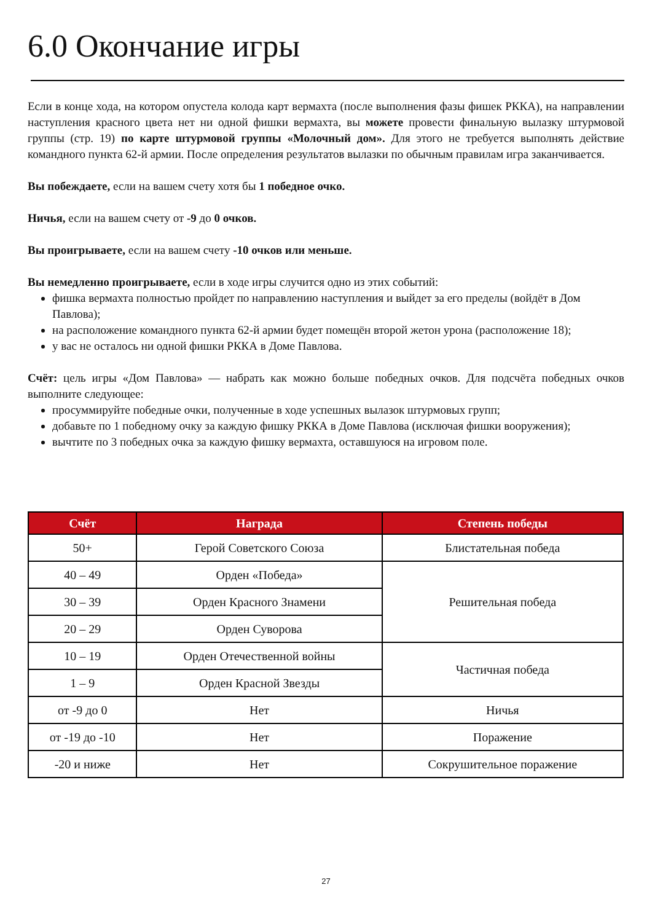6.0 Окончание игры
Если в конце хода, на котором опустела колода карт вермахта (после выполнения фазы фишек РККА), на направлении наступления красного цвета нет ни одной фишки вермахта, вы можете провести финальную вылазку штурмовой группы (стр. 19) по карте штурмовой группы «Молочный дом». Для этого не требуется выполнять действие командного пункта 62-й армии. После определения результатов вылазки по обычным правилам игра заканчивается.
Вы побеждаете, если на вашем счету хотя бы 1 победное очко.
Ничья, если на вашем счету от -9 до 0 очков.
Вы проигрываете, если на вашем счету -10 очков или меньше.
Вы немедленно проигрываете, если в ходе игры случится одно из этих событий:
фишка вермахта полностью пройдет по направлению наступления и выйдет за его пределы (войдёт в Дом Павлова);
на расположение командного пункта 62-й армии будет помещён второй жетон урона (расположение 18);
у вас не осталось ни одной фишки РККА в Доме Павлова.
Счёт: цель игры «Дом Павлова» — набрать как можно больше победных очков. Для подсчёта победных очков выполните следующее:
просуммируйте победные очки, полученные в ходе успешных вылазок штурмовых групп;
добавьте по 1 победному очку за каждую фишку РККА в Доме Павлова (исключая фишки вооружения);
вычтите по 3 победных очка за каждую фишку вермахта, оставшуюся на игровом поле.
| Счёт | Награда | Степень победы |
| --- | --- | --- |
| 50+ | Герой Советского Союза | Блистательная победа |
| 40 – 49 | Орден «Победа» | Решительная победа |
| 30 – 39 | Орден Красного Знамени | |
| 20 – 29 | Орден Суворова | |
| 10 – 19 | Орден Отечественной войны | Частичная победа |
| 1 – 9 | Орден Красной Звезды | |
| от -9 до 0 | Нет | Ничья |
| от -19 до -10 | Нет | Поражение |
| -20 и ниже | Нет | Сокрушительное поражение |
27